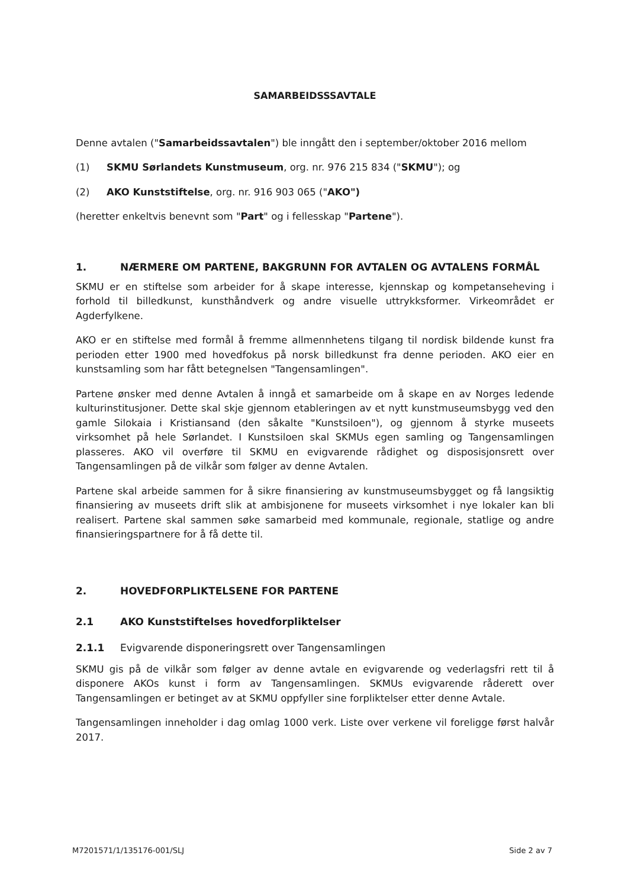SAMARBEIDSSSAVTALE
Denne avtalen ("Samarbeidssavtalen") ble inngått den i september/oktober 2016 mellom
(1) SKMU Sørlandets Kunstmuseum, org. nr. 976 215 834 ("SKMU"); og
(2) AKO Kunststiftelse, org. nr. 916 903 065 ("AKO")
(heretter enkeltvis benevnt som "Part" og i fellesskap "Partene").
1. NÆRMERE OM PARTENE, BAKGRUNN FOR AVTALEN OG AVTALENS FORMÅL
SKMU er en stiftelse som arbeider for å skape interesse, kjennskap og kompetanseheving i forhold til billedkunst, kunsthåndverk og andre visuelle uttrykksformer. Virkeområdet er Agderfylkene.
AKO er en stiftelse med formål å fremme allmennhetens tilgang til nordisk bildende kunst fra perioden etter 1900 med hovedfokus på norsk billedkunst fra denne perioden. AKO eier en kunstsamling som har fått betegnelsen "Tangensamlingen".
Partene ønsker med denne Avtalen å inngå et samarbeide om å skape en av Norges ledende kulturinstitusjoner. Dette skal skje gjennom etableringen av et nytt kunstmuseumsbygg ved den gamle Silokaia i Kristiansand (den såkalte "Kunstsiloen"), og gjennom å styrke museets virksomhet på hele Sørlandet. I Kunstsiloen skal SKMUs egen samling og Tangensamlingen plasseres. AKO vil overføre til SKMU en evigvarende rådighet og disposisjonsrett over Tangensamlingen på de vilkår som følger av denne Avtalen.
Partene skal arbeide sammen for å sikre finansiering av kunstmuseumsbygget og få langsiktig finansiering av museets drift slik at ambisjonene for museets virksomhet i nye lokaler kan bli realisert. Partene skal sammen søke samarbeid med kommunale, regionale, statlige og andre finansieringspartnere for å få dette til.
2. HOVEDFORPLIKTELSENE FOR PARTENE
2.1 AKO Kunststiftelses hovedforpliktelser
2.1.1 Evigvarende disponeringsrett over Tangensamlingen
SKMU gis på de vilkår som følger av denne avtale en evigvarende og vederlagsfri rett til å disponere AKOs kunst i form av Tangensamlingen. SKMUs evigvarende råderett over Tangensamlingen er betinget av at SKMU oppfyller sine forpliktelser etter denne Avtale.
Tangensamlingen inneholder i dag omlag 1000 verk. Liste over verkene vil foreligge først halvår 2017.
M7201571/1/135176-001/SLJ Side 2 av 7